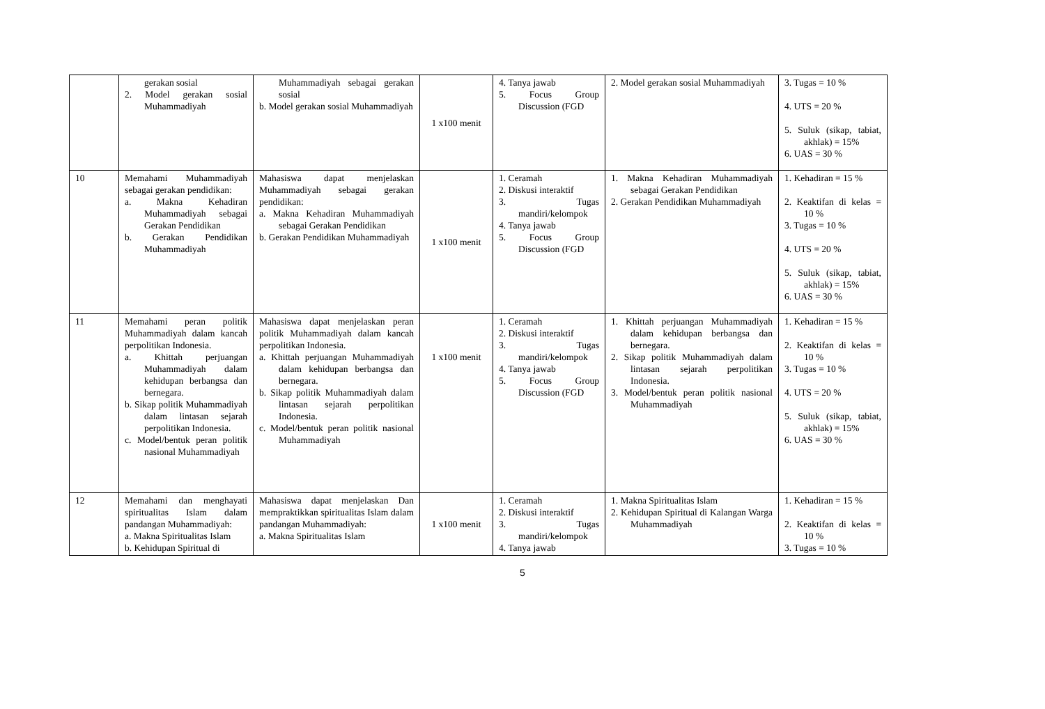| | gerakan sosial 2. Model gerakan sosial Muhammadiyah | Muhammadiyah sebagai gerakan sosial b. Model gerakan sosial Muhammadiyah | 1 x100 menit | 4. Tanya jawab 5. Focus Group Discussion (FGD | 2. Model gerakan sosial Muhammadiyah | 3. Tugas = 10 % 4. UTS = 20 % 5. Suluk (sikap, tabiat, akhlak) = 15% 6. UAS = 30 % |
| 10 | Memahami Muhammadiyah sebagai gerakan pendidikan: a. Makna Kehadiran Muhammadiyah sebagai Gerakan Pendidikan b. Gerakan Pendidikan Muhammadiyah | Mahasiswa dapat menjelaskan Muhammadiyah sebagai gerakan pendidikan: a. Makna Kehadiran Muhammadiyah sebagai Gerakan Pendidikan b. Gerakan Pendidikan Muhammadiyah | 1 x100 menit | 1. Ceramah 2. Diskusi interaktif 3. Tugas mandiri/kelompok 4. Tanya jawab 5. Focus Group Discussion (FGD | 1. Makna Kehadiran Muhammadiyah sebagai Gerakan Pendidikan 2. Gerakan Pendidikan Muhammadiyah | 1. Kehadiran = 15 % 2. Keaktifan di kelas = 10 % 3. Tugas = 10 % 4. UTS = 20 % 5. Suluk (sikap, tabiat, akhlak) = 15% 6. UAS = 30 % |
| 11 | Memahami peran politik Muhammadiyah dalam kancah perpolitikan Indonesia. a. Khittah perjuangan Muhammadiyah dalam kehidupan berbangsa dan bernegara. b. Sikap politik Muhammadiyah dalam lintasan sejarah perpolitikan Indonesia. c. Model/bentuk peran politik nasional Muhammadiyah | Mahasiswa dapat menjelaskan peran politik Muhammadiyah dalam kancah perpolitikan Indonesia. a. Khittah perjuangan Muhammadiyah dalam kehidupan berbangsa dan bernegara. b. Sikap politik Muhammadiyah dalam lintasan sejarah perpolitikan Indonesia. c. Model/bentuk peran politik nasional Muhammadiyah | 1 x100 menit | 1. Ceramah 2. Diskusi interaktif 3. Tugas mandiri/kelompok 4. Tanya jawab 5. Focus Group Discussion (FGD | 1. Khittah perjuangan Muhammadiyah dalam kehidupan berbangsa dan bernegara. 2. Sikap politik Muhammadiyah dalam lintasan sejarah perpolitikan Indonesia. 3. Model/bentuk peran politik nasional Muhammadiyah | 1. Kehadiran = 15 % 2. Keaktifan di kelas = 10 % 3. Tugas = 10 % 4. UTS = 20 % 5. Suluk (sikap, tabiat, akhlak) = 15% 6. UAS = 30 % |
| 12 | Memahami dan menghayati spiritualitas Islam dalam pandangan Muhammadiyah: a. Makna Spiritualitas Islam b. Kehidupan Spiritual di | Mahasiswa dapat menjelaskan Dan mempraktikkan spiritualitas Islam dalam pandangan Muhammadiyah: a. Makna Spiritualitas Islam | 1 x100 menit | 1. Ceramah 2. Diskusi interaktif 3. Tugas mandiri/kelompok 4. Tanya jawab | 1. Makna Spiritualitas Islam 2. Kehidupan Spiritual di Kalangan Warga Muhammadiyah | 1. Kehadiran = 15 % 2. Keaktifan di kelas = 10 % 3. Tugas = 10 % |
5